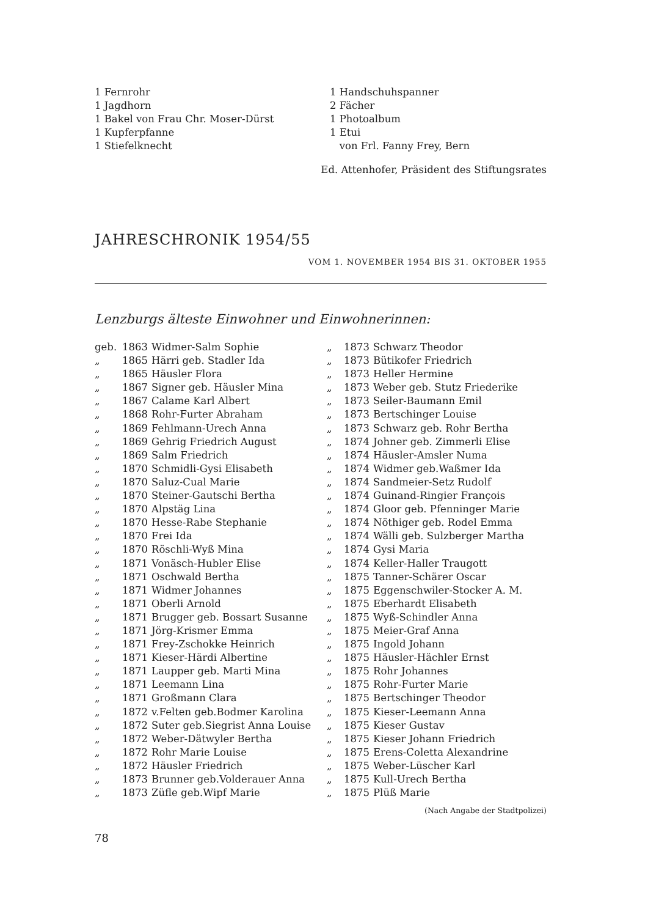1 Fernrohr
1 Jagdhorn
1 Bakel von Frau Chr. Moser-Dürst
1 Kupferpfanne
1 Stiefelknecht
1 Handschuhspanner
2 Fächer
1 Photoalbum
1 Etui
von Frl. Fanny Frey, Bern
Ed. Attenhofer, Präsident des Stiftungsrates
JAHRESCHRONIK 1954/55
VOM 1. NOVEMBER 1954 BIS 31. OKTOBER 1955
Lenzburgs älteste Einwohner und Einwohnerinnen:
geb. 1863 Widmer-Salm Sophie
„ 1865 Härri geb. Stadler Ida
„ 1865 Häusler Flora
„ 1867 Signer geb. Häusler Mina
„ 1867 Calame Karl Albert
„ 1868 Rohr-Furter Abraham
„ 1869 Fehlmann-Urech Anna
„ 1869 Gehrig Friedrich August
„ 1869 Salm Friedrich
„ 1870 Schmidli-Gysi Elisabeth
„ 1870 Saluz-Cual Marie
„ 1870 Steiner-Gautschi Bertha
„ 1870 Alpstäg Lina
„ 1870 Hesse-Rabe Stephanie
„ 1870 Frei Ida
„ 1870 Röschli-Wyß Mina
„ 1871 Vonäsch-Hubler Elise
„ 1871 Oschwald Bertha
„ 1871 Widmer Johannes
„ 1871 Oberli Arnold
„ 1871 Brugger geb. Bossart Susanne
„ 1871 Jörg-Krismer Emma
„ 1871 Frey-Zschokke Heinrich
„ 1871 Kieser-Härdi Albertine
„ 1871 Laupper geb. Marti Mina
„ 1871 Leemann Lina
„ 1871 Großmann Clara
„ 1872 v.Felten geb.Bodmer Karolina
„ 1872 Suter geb.Siegrist Anna Louise
„ 1872 Weber-Dätwyler Bertha
„ 1872 Rohr Marie Louise
„ 1872 Häusler Friedrich
„ 1873 Brunner geb.Volderauer Anna
„ 1873 Züfle geb.Wipf Marie
„ 1873 Schwarz Theodor
„ 1873 Bütikofer Friedrich
„ 1873 Heller Hermine
„ 1873 Weber geb. Stutz Friederike
„ 1873 Seiler-Baumann Emil
„ 1873 Bertschinger Louise
„ 1873 Schwarz geb. Rohr Bertha
„ 1874 Johner geb. Zimmerli Elise
„ 1874 Häusler-Amsler Numa
„ 1874 Widmer geb.Waßmer Ida
„ 1874 Sandmeier-Setz Rudolf
„ 1874 Guinand-Ringier François
„ 1874 Gloor geb. Pfenninger Marie
„ 1874 Nöthiger geb. Rodel Emma
„ 1874 Wälli geb. Sulzberger Martha
„ 1874 Gysi Maria
„ 1874 Keller-Haller Traugott
„ 1875 Tanner-Schärer Oscar
„ 1875 Eggenschwiler-Stocker A. M.
„ 1875 Eberhardt Elisabeth
„ 1875 Wyß-Schindler Anna
„ 1875 Meier-Graf Anna
„ 1875 Ingold Johann
„ 1875 Häusler-Hächler Ernst
„ 1875 Rohr Johannes
„ 1875 Rohr-Furter Marie
„ 1875 Bertschinger Theodor
„ 1875 Kieser-Leemann Anna
„ 1875 Kieser Gustav
„ 1875 Kieser Johann Friedrich
„ 1875 Erens-Coletta Alexandrine
„ 1875 Weber-Lüscher Karl
„ 1875 Kull-Urech Bertha
„ 1875 Plüß Marie
(Nach Angabe der Stadtpolizei)
78